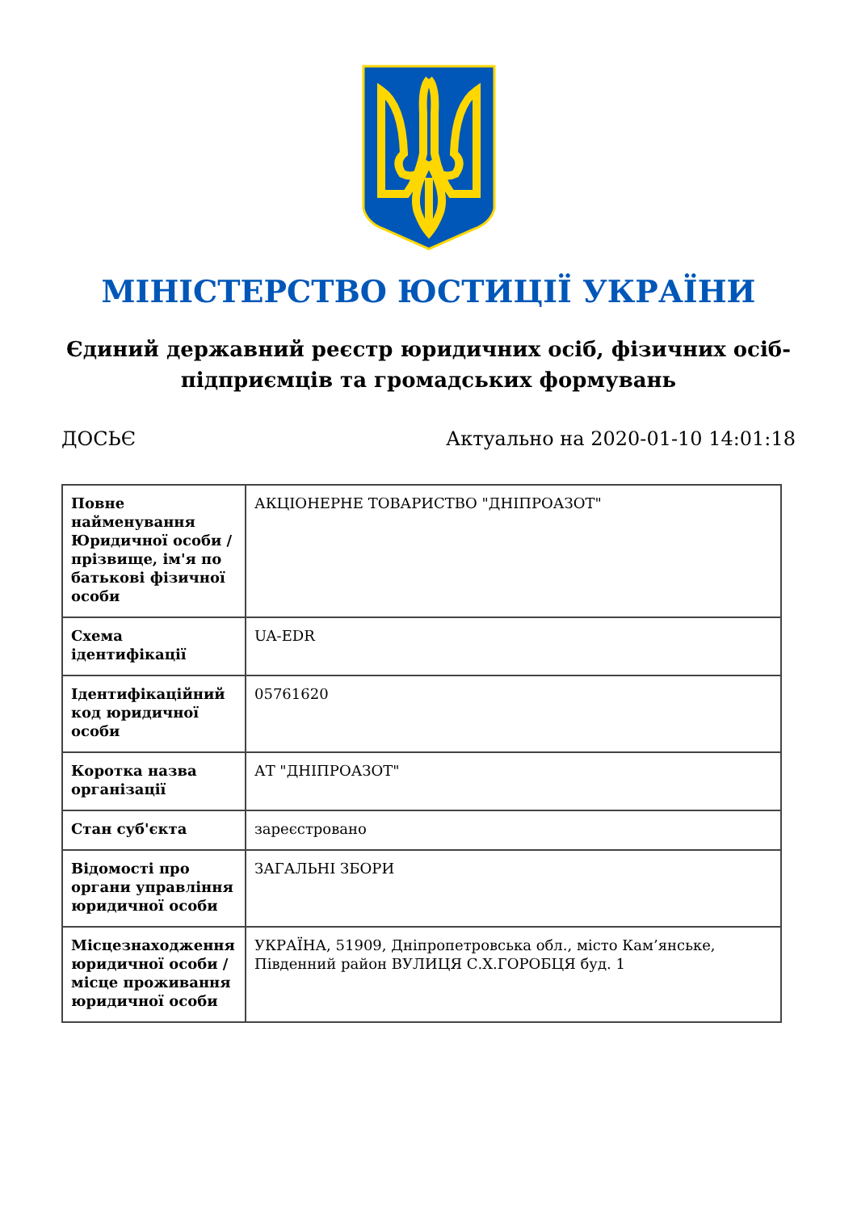МІНІСТЕРСТВО ЮСТИЦІЇ УКРАЇНИ
Єдиний державний реєстр юридичних осіб, фізичних осіб-підприємців та громадських формувань
ДОСЬЄ Актуально на 2020-01-10 14:01:18
| Повне найменування Юридичної особи / прізвище, ім'я по батькові фізичної особи | АКЦІОНЕРНЕ ТОВАРИСТВО "ДНІПРОАЗОТ" |
| Схема ідентифікації | UA-EDR |
| Ідентифікаційний код юридичної особи | 05761620 |
| Коротка назва організації | АТ "ДНІПРОАЗОТ" |
| Стан суб'єкта | зареєстровано |
| Відомості про органи управління юридичної особи | ЗАГАЛЬНІ ЗБОРИ |
| Місцезнаходження юридичної особи / місце проживання юридичної особи | УКРАЇНА, 51909, Дніпропетровська обл., місто Кам’янське, Південний район ВУЛИЦЯ С.Х.ГОРОБЦЯ буд. 1 |